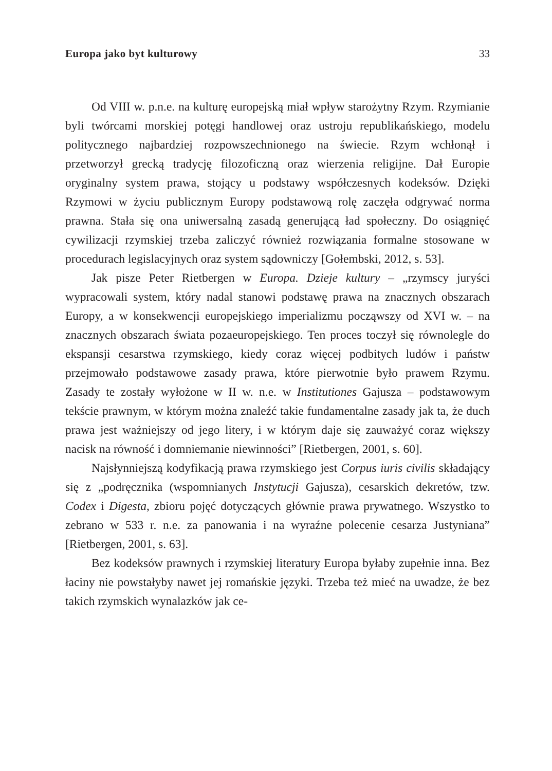Europa jako byt kulturowy 33
Od VIII w. p.n.e. na kulturę europejską miał wpływ starożytny Rzym. Rzymianie byli twórcami morskiej potęgi handlowej oraz ustroju republikańskiego, modelu politycznego najbardziej rozpowszechnionego na świecie. Rzym wchłonął i przetworzył grecką tradycję filozoficzną oraz wierzenia religijne. Dał Europie oryginalny system prawa, stojący u podstawy współczesnych kodeksów. Dzięki Rzymowi w życiu publicznym Europy podstawową rolę zaczęła odgrywać norma prawna. Stała się ona uniwersalną zasadą generującą ład społeczny. Do osiągnięć cywilizacji rzymskiej trzeba zaliczyć również rozwiązania formalne stosowane w procedurach legislacyjnych oraz system sądowniczy [Gołembski, 2012, s. 53].
Jak pisze Peter Rietbergen w Europa. Dzieje kultury – „rzymscy juryści wypracowali system, który nadal stanowi podstawę prawa na znacznych obszarach Europy, a w konsekwencji europejskiego imperializmu począwszy od XVI w. – na znacznych obszarach świata pozaeuropejskiego. Ten proces toczył się równolegle do ekspansji cesarstwa rzymskiego, kiedy coraz więcej podbitych ludów i państw przejmowało podstawowe zasady prawa, które pierwotnie było prawem Rzymu. Zasady te zostały wyłożone w II w. n.e. w Institutiones Gajusza – podstawowym tekście prawnym, w którym można znaleźć takie fundamentalne zasady jak ta, że duch prawa jest ważniejszy od jego litery, i w którym daje się zauważyć coraz większy nacisk na równość i domniemanie niewinności” [Rietbergen, 2001, s. 60].
Najsłynniejszą kodyfikacją prawa rzymskiego jest Corpus iuris civilis składający się z „podręcznika (wspomnianych Instytucji Gajusza), cesarskich dekretów, tzw. Codex i Digesta, zbioru pojęć dotyczących głównie prawa prywatnego. Wszystko to zebrano w 533 r. n.e. za panowania i na wyraźne polecenie cesarza Justyniana” [Rietbergen, 2001, s. 63].
Bez kodeksów prawnych i rzymskiej literatury Europa byłaby zupełnie inna. Bez łaciny nie powstałyby nawet jej romańskie języki. Trzeba też mieć na uwadze, że bez takich rzymskich wynalazków jak ce-